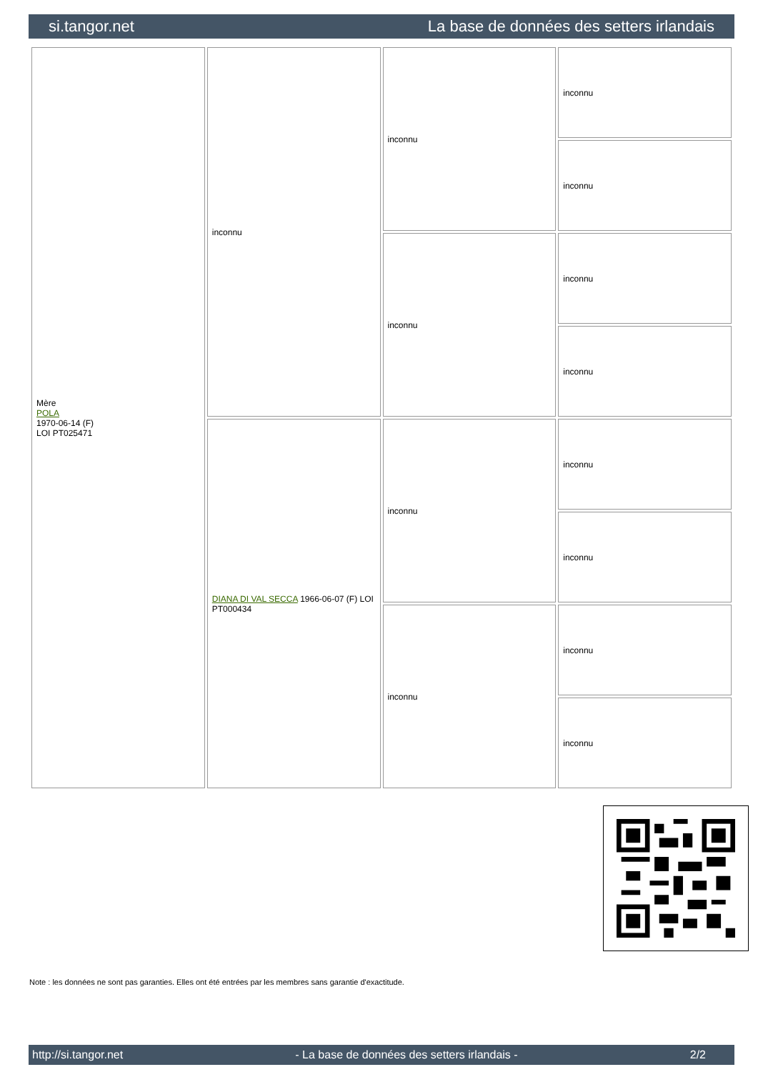si.tangor.net La base de données des setters irlandais
| Mère POLA 1970-06-14 (F) LOI PT025471 | inconnu | inconnu | inconnu |
| | | | inconnu |
| | | inconnu | inconnu |
| | | | inconnu |
| | DIANA DI VAL SECCA 1966-06-07 (F) LOI PT000434 | inconnu | inconnu |
| | | | inconnu |
| | | inconnu | inconnu |
| | | | inconnu |
Note : les données ne sont pas garanties. Elles ont été entrées par les membres sans garantie d'exactitude.
http://si.tangor.net - La base de données des setters irlandais - 2/2